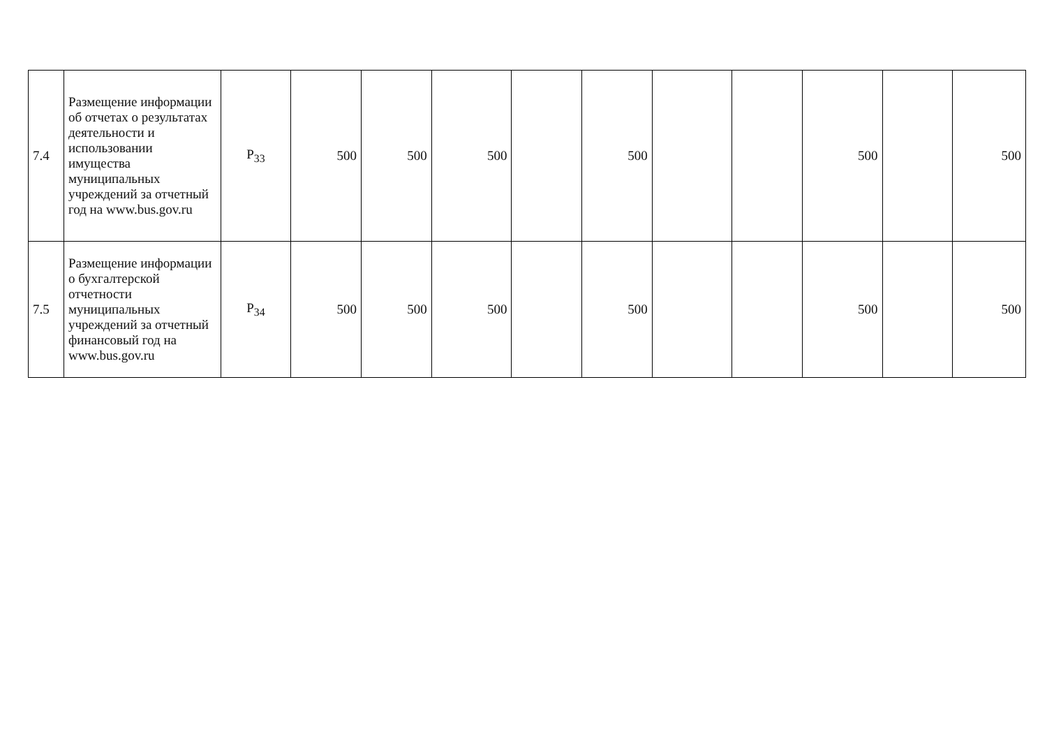| 7.4 | Размещение информации об отчетах о результатах деятельности и использовании имущества муниципальных учреждений за отчетный год на www.bus.gov.ru | P<sub>33</sub> | 500 | 500 | 500 | | 500 | | | 500 | | 500 |
| 7.5 | Размещение информации о бухгалтерской отчетности муниципальных учреждений за отчетный финансовый год на www.bus.gov.ru | P<sub>34</sub> | 500 | 500 | 500 | | 500 | | | 500 | | 500 |